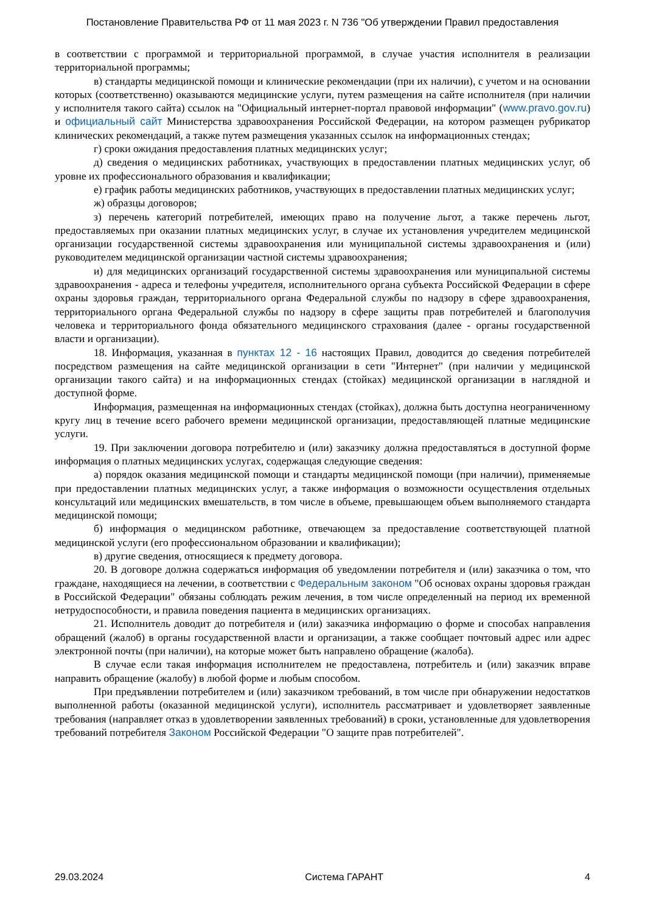Постановление Правительства РФ от 11 мая 2023 г. N 736 "Об утверждении Правил предоставления
в соответствии с программой и территориальной программой, в случае участия исполнителя в реализации территориальной программы;
в) стандарты медицинской помощи и клинические рекомендации (при их наличии), с учетом и на основании которых (соответственно) оказываются медицинские услуги, путем размещения на сайте исполнителя (при наличии у исполнителя такого сайта) ссылок на "Официальный интернет-портал правовой информации" (www.pravo.gov.ru) и официальный сайт Министерства здравоохранения Российской Федерации, на котором размещен рубрикатор клинических рекомендаций, а также путем размещения указанных ссылок на информационных стендах;
г) сроки ожидания предоставления платных медицинских услуг;
д) сведения о медицинских работниках, участвующих в предоставлении платных медицинских услуг, об уровне их профессионального образования и квалификации;
е) график работы медицинских работников, участвующих в предоставлении платных медицинских услуг;
ж) образцы договоров;
з) перечень категорий потребителей, имеющих право на получение льгот, а также перечень льгот, предоставляемых при оказании платных медицинских услуг, в случае их установления учредителем медицинской организации государственной системы здравоохранения или муниципальной системы здравоохранения и (или) руководителем медицинской организации частной системы здравоохранения;
и) для медицинских организаций государственной системы здравоохранения или муниципальной системы здравоохранения - адреса и телефоны учредителя, исполнительного органа субъекта Российской Федерации в сфере охраны здоровья граждан, территориального органа Федеральной службы по надзору в сфере здравоохранения, территориального органа Федеральной службы по надзору в сфере защиты прав потребителей и благополучия человека и территориального фонда обязательного медицинского страхования (далее - органы государственной власти и организации).
18. Информация, указанная в пунктах 12 - 16 настоящих Правил, доводится до сведения потребителей посредством размещения на сайте медицинской организации в сети "Интернет" (при наличии у медицинской организации такого сайта) и на информационных стендах (стойках) медицинской организации в наглядной и доступной форме.
Информация, размещенная на информационных стендах (стойках), должна быть доступна неограниченному кругу лиц в течение всего рабочего времени медицинской организации, предоставляющей платные медицинские услуги.
19. При заключении договора потребителю и (или) заказчику должна предоставляться в доступной форме информация о платных медицинских услугах, содержащая следующие сведения:
а) порядок оказания медицинской помощи и стандарты медицинской помощи (при наличии), применяемые при предоставлении платных медицинских услуг, а также информация о возможности осуществления отдельных консультаций или медицинских вмешательств, в том числе в объеме, превышающем объем выполняемого стандарта медицинской помощи;
б) информация о медицинском работнике, отвечающем за предоставление соответствующей платной медицинской услуги (его профессиональном образовании и квалификации);
в) другие сведения, относящиеся к предмету договора.
20. В договоре должна содержаться информация об уведомлении потребителя и (или) заказчика о том, что граждане, находящиеся на лечении, в соответствии с Федеральным законом "Об основах охраны здоровья граждан в Российской Федерации" обязаны соблюдать режим лечения, в том числе определенный на период их временной нетрудоспособности, и правила поведения пациента в медицинских организациях.
21. Исполнитель доводит до потребителя и (или) заказчика информацию о форме и способах направления обращений (жалоб) в органы государственной власти и организации, а также сообщает почтовый адрес или адрес электронной почты (при наличии), на которые может быть направлено обращение (жалоба).
В случае если такая информация исполнителем не предоставлена, потребитель и (или) заказчик вправе направить обращение (жалобу) в любой форме и любым способом.
При предъявлении потребителем и (или) заказчиком требований, в том числе при обнаружении недостатков выполненной работы (оказанной медицинской услуги), исполнитель рассматривает и удовлетворяет заявленные требования (направляет отказ в удовлетворении заявленных требований) в сроки, установленные для удовлетворения требований потребителя Законом Российской Федерации "О защите прав потребителей".
29.03.2024 Система ГАРАНТ 4